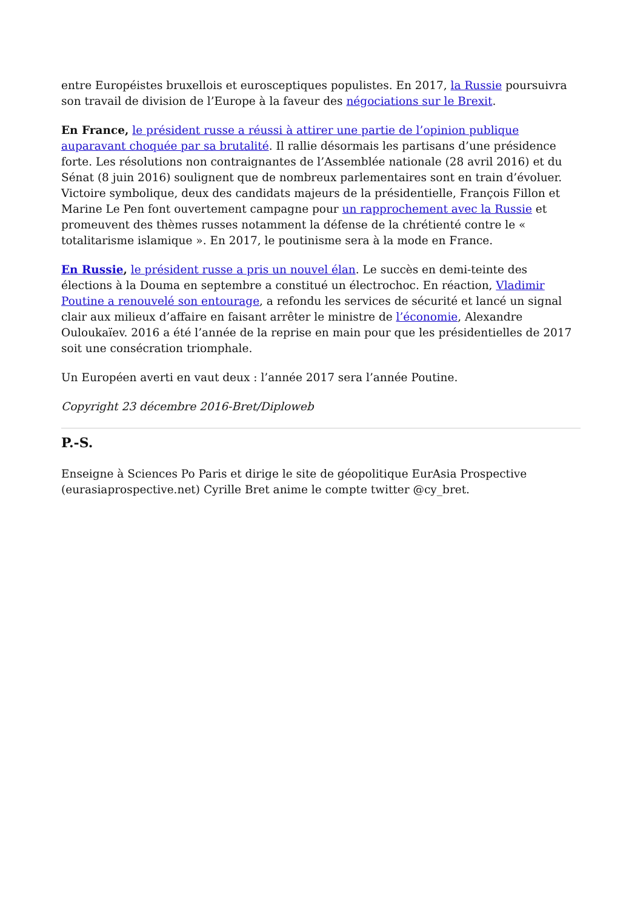entre Européistes bruxellois et eurosceptiques populistes. En 2017, la Russie poursuivra son travail de division de l’Europe à la faveur des négociations sur le Brexit.
En France, le président russe a réussi à attirer une partie de l’opinion publique auparavant choquée par sa brutalité. Il rallie désormais les partisans d’une présidence forte. Les résolutions non contraignantes de l’Assemblée nationale (28 avril 2016) et du Sénat (8 juin 2016) soulignent que de nombreux parlementaires sont en train d’évoluer. Victoire symbolique, deux des candidats majeurs de la présidentielle, François Fillon et Marine Le Pen font ouvertement campagne pour un rapprochement avec la Russie et promeuvent des thèmes russes notamment la défense de la chrétienté contre le « totalitarisme islamique ». En 2017, le poutinisme sera à la mode en France.
En Russie, le président russe a pris un nouvel élan. Le succès en demi-teinte des élections à la Douma en septembre a constitué un électrochoc. En réaction, Vladimir Poutine a renouvelé son entourage, a refondu les services de sécurité et lancé un signal clair aux milieux d’affaire en faisant arrêter le ministre de l’économie, Alexandre Ouloukaïev. 2016 a été l’année de la reprise en main pour que les présidentielles de 2017 soit une consécration triomphale.
Un Européen averti en vaut deux : l’année 2017 sera l’année Poutine.
Copyright 23 décembre 2016-Bret/Diploweb
P.-S.
Enseigne à Sciences Po Paris et dirige le site de géopolitique EurAsia Prospective (eurasiaprospective.net) Cyrille Bret anime le compte twitter @cy_bret.